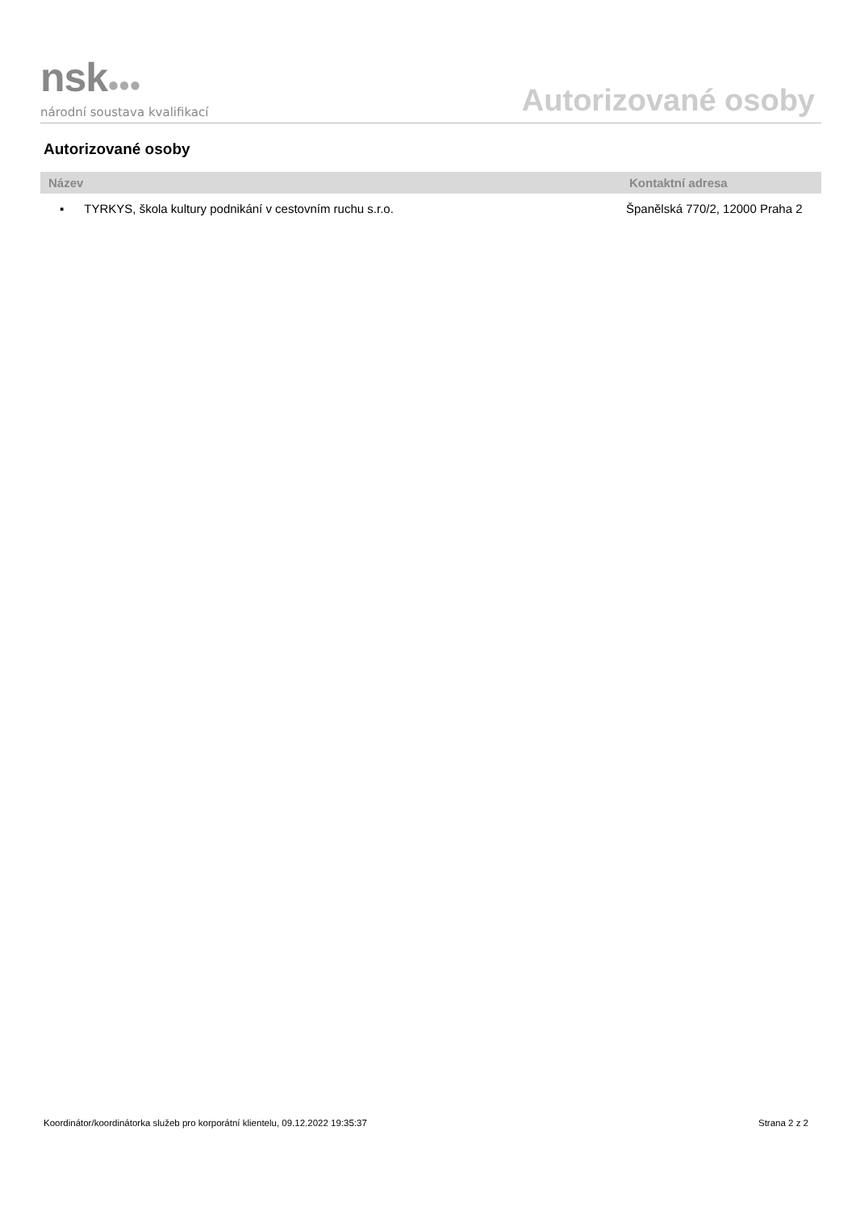nsk●●●
národní soustava kvalifikací
Autorizované osoby
Autorizované osoby
| Název | Kontaktní adresa |
| --- | --- |
| ▪ TYRKYS, škola kultury podnikání v cestovním ruchu s.r.o. | Španělská 770/2, 12000 Praha 2 |
Koordinátor/koordinátorka služeb pro korporátní klientelu, 09.12.2022 19:35:37 Strana 2 z 2